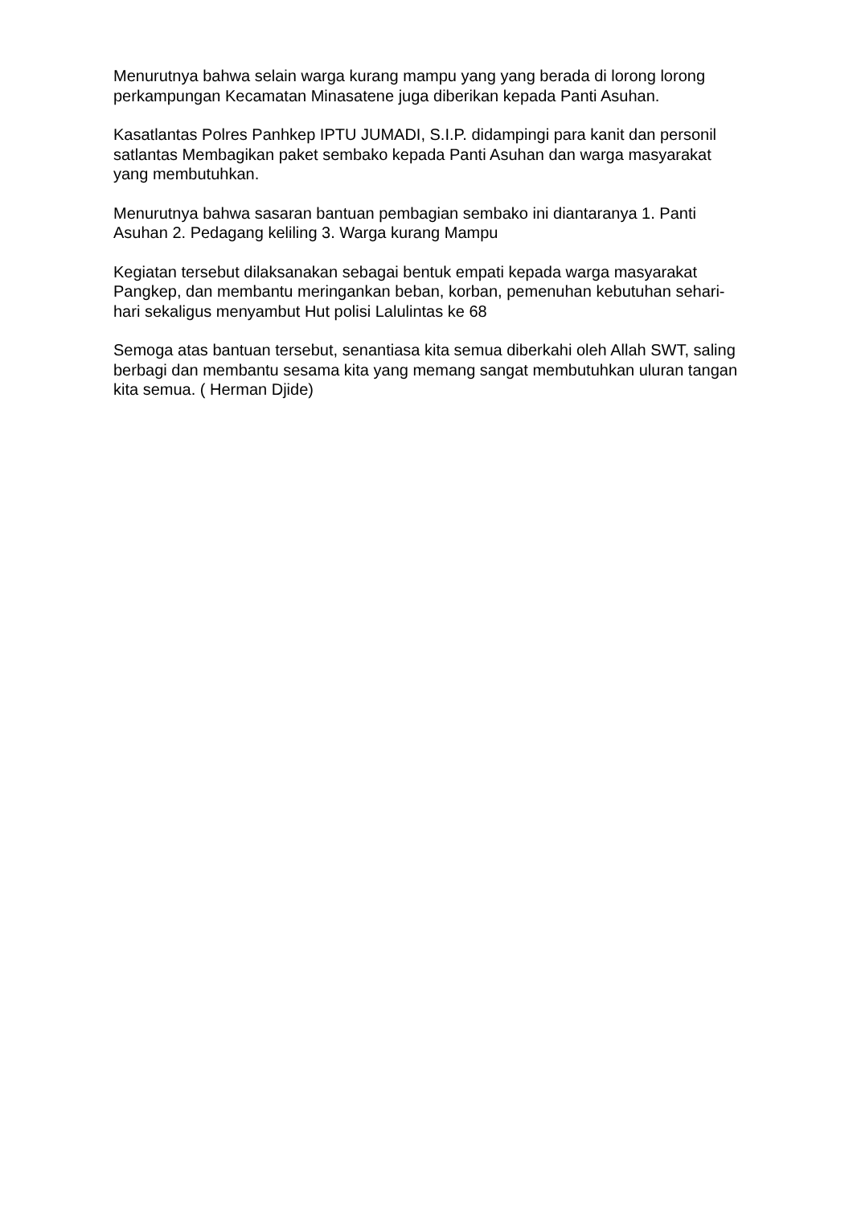Menurutnya bahwa selain warga kurang mampu yang yang berada di lorong lorong perkampungan Kecamatan Minasatene juga diberikan kepada Panti Asuhan.
Kasatlantas Polres Panhkep IPTU JUMADI, S.I.P. didampingi para kanit dan personil satlantas Membagikan paket sembako kepada Panti Asuhan dan warga masyarakat yang membutuhkan.
Menurutnya bahwa sasaran bantuan pembagian sembako ini diantaranya 1. Panti Asuhan 2. Pedagang keliling 3. Warga kurang Mampu
Kegiatan tersebut dilaksanakan sebagai bentuk empati kepada warga masyarakat Pangkep, dan membantu meringankan beban, korban, pemenuhan kebutuhan sehari-hari sekaligus menyambut Hut polisi Lalulintas ke 68
Semoga atas bantuan tersebut, senantiasa kita semua diberkahi oleh Allah SWT, saling berbagi dan membantu sesama kita yang memang sangat membutuhkan uluran tangan kita semua. ( Herman Djide)